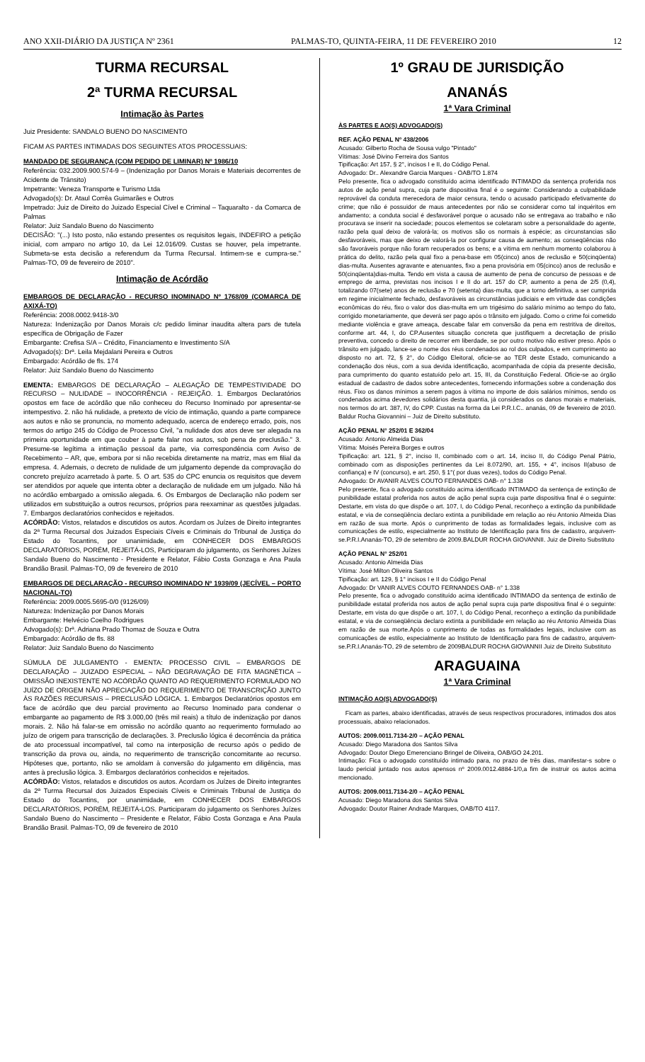ANO XXII-DIÁRIO DA JUSTIÇA Nº 2361 PALMAS-TO, QUINTA-FEIRA, 11 DE FEVEREIRO 2010 12
TURMA RECURSAL
2ª TURMA RECURSAL
Intimação às Partes
Juiz Presidente: SANDALO BUENO DO NASCIMENTO
FICAM AS PARTES INTIMADAS DOS SEGUINTES ATOS PROCESSUAIS:
MANDADO DE SEGURANÇA (COM PEDIDO DE LIMINAR) Nº 1986/10
Referência: 032.2009.900.574-9 – (Indenização por Danos Morais e Materiais decorrentes de Acidente de Trânsito)
Impetrante: Veneza Transporte e Turismo Ltda
Advogado(s): Dr. Ataul Corrêa Guimarães e Outros
Impetrado: Juiz de Direito do Juizado Especial Cível e Criminal – Taquaralto - da Comarca de Palmas
Relator: Juiz Sandalo Bueno do Nascimento
DECISÃO: "(...) Isto posto, não estando presentes os requisitos legais, INDEFIRO a petição inicial, com amparo no artigo 10, da Lei 12.016/09. Custas se houver, pela impetrante. Submeta-se esta decisão a referendum da Turma Recursal. Intimem-se e cumpra-se." Palmas-TO, 09 de fevereiro de 2010".
Intimação de Acórdão
EMBARGOS DE DECLARAÇÃO - RECURSO INOMINADO Nº 1768/09 (COMARCA DE AXIXÁ-TO)
Referência: 2008.0002.9418-3/0
Natureza: Indenização por Danos Morais c/c pedido liminar inaudita altera pars de tutela específica de Obrigação de Fazer
Embargante: Crefisa S/A – Crédito, Financiamento e Investimento S/A
Advogado(s): Drª. Leila Mejdalani Pereira e Outros
Embargado: Acórdão de fls. 174
Relator: Juiz Sandalo Bueno do Nascimento
EMENTA: EMBARGOS DE DECLARAÇÃO – ALEGAÇÃO DE TEMPESTIVIDADE DO RECURSO – NULIDADE – INOCORRÊNCIA - REJEIÇÃO. 1. Embargos Declaratórios opostos em face de acórdão que não conheceu do Recurso Inominado por apresentar-se intempestivo. 2. não há nulidade, a pretexto de vício de intimação, quando a parte comparece aos autos e não se pronuncia, no momento adequado, acerca de endereço errado, pois, nos termos do artigo 245 do Código de Processo Civil, "a nulidade dos atos deve ser alegada na primeira oportunidade em que couber à parte falar nos autos, sob pena de preclusão." 3. Presume-se legítima a intimação pessoal da parte, via correspondência com Aviso de Recebimento – AR, que, embora por si não recebida diretamente na matriz, mas em filial da empresa. 4. Ademais, o decreto de nulidade de um julgamento depende da comprovação do concreto prejuízo acarretado à parte. 5. O art. 535 do CPC enuncia os requisitos que devem ser atendidos por aquele que intenta obter a declaração de nulidade em um julgado. Não há no acórdão embargado a omissão alegada. 6. Os Embargos de Declaração não podem ser utilizados em substituição a outros recursos, próprios para reexaminar as questões julgadas. 7. Embargos declaratórios conhecidos e rejeitados.
ACÓRDÃO: Vistos, relatados e discutidos os autos. Acordam os Juízes de Direito integrantes da 2ª Turma Recursal dos Juizados Especiais Cíveis e Criminais do Tribunal de Justiça do Estado do Tocantins, por unanimidade, em CONHECER DOS EMBARGOS DECLARATÓRIOS, PORÉM, REJEITÁ-LOS, Participaram do julgamento, os Senhores Juízes Sandalo Bueno do Nascimento - Presidente e Relator, Fábio Costa Gonzaga e Ana Paula Brandão Brasil. Palmas-TO, 09 de fevereiro de 2010
EMBARGOS DE DECLARAÇÃO - RECURSO INOMINADO Nº 1939/09 (JECÍVEL – PORTO NACIONAL-TO)
Referência: 2009.0005.5695-0/0 (9126/09)
Natureza: Indenização por Danos Morais
Embargante: Helvécio Coelho Rodrigues
Advogado(s): Drª. Adriana Prado Thomaz de Souza e Outra
Embargado: Acórdão de fls. 88
Relator: Juiz Sandalo Bueno do Nascimento
SÚMULA DE JULGAMENTO - EMENTA: PROCESSO CIVIL – EMBARGOS DE DECLARAÇÃO – JUIZADO ESPECIAL – NÃO DEGRAVAÇÃO DE FITA MAGNÉTICA – OMISSÃO INEXISTENTE NO ACÓRDÃO QUANTO AO REQUERIMENTO FORMULADO NO JUÍZO DE ORIGEM NÃO APRECIAÇÃO DO REQUERIMENTO DE TRANSCRIÇÃO JUNTO ÀS RAZÕES RECURSAIS – PRECLUSÃO LÓGICA. 1. Embargos Declaratórios opostos em face de acórdão que deu parcial provimento ao Recurso Inominado para condenar o embargante ao pagamento de R$ 3.000,00 (três mil reais) a título de indenização por danos morais. 2. Não há falar-se em omissão no acórdão quanto ao requerimento formulado ao juízo de origem para transcrição de declarações. 3. Preclusão lógica é decorrência da prática de ato processual incompatível, tal como na interposição de recurso após o pedido de transcrição da prova ou, ainda, no requerimento de transcrição concomitante ao recurso. Hipóteses que, portanto, não se amoldam à conversão do julgamento em diligência, mas antes à preclusão lógica. 3. Embargos declaratórios conhecidos e rejeitados.
ACÓRDÃO: Vistos, relatados e discutidos os autos. Acordam os Juízes de Direito integrantes da 2ª Turma Recursal dos Juizados Especiais Cíveis e Criminais Tribunal de Justiça do Estado do Tocantins, por unanimidade, em CONHECER DOS EMBARGOS DECLARATÓRIOS, PORÉM, REJEITÁ-LOS. Participaram do julgamento os Senhores Juízes Sandalo Bueno do Nascimento – Presidente e Relator, Fábio Costa Gonzaga e Ana Paula Brandão Brasil. Palmas-TO, 09 de fevereiro de 2010
1º GRAU DE JURISDIÇÃO
ANANÁS
1ª Vara Criminal
ÀS PARTES E AO(S) ADVOGADO(S)
REF. AÇÃO PENAL Nº 438/2006
Acusado: Gilberto Rocha de Sousa vulgo "Pintado"
Vítimas: José Divino Ferreira dos Santos
Tipificação: Art 157, § 2°, incisos I e II, do Código Penal.
Advogado: Dr.. Alexandre Garcia Marques - OAB/TO 1.874
Pelo presente, fica o advogado constituído acima identificado INTIMADO da sentença proferida nos autos de ação penal supra, cuja parte dispositiva final é o seguinte: Considerando a culpabilidade reprovável da conduta merecedora de maior censura, tendo o acusado participado efetivamente do crime; que não é possuidor de maus antecedentes por não se considerar como tal inquéritos em andamento; a conduta social é desfavorável porque o acusado não se entregava ao trabalho e não procurava se inserir na sociedade; poucos elementos se coletaram sobre a personalidade do agente, razão pela qual deixo de valorá-la; os motivos são os normais à espécie; as circunstancias são desfavoráveis, mas que deixo de valorá-la por configurar causa de aumento; as conseqüências não são favoráveis porque não foram recuperados os bens; e a vítima em nenhum momento colaborou à prática do delito, razão pela qual fixo a pena-base em 05(cinco) anos de reclusão e 50(cinqüenta) dias-multa. Ausentes agravante e atenuantes, fixo a pena provisória em 05(cinco) anos de reclusão e 50(cinqüenta)dias-multa. Tendo em vista a causa de aumento de pena de concurso de pessoas e de emprego de arma, previstas nos incisos I e II do art. 157 do CP, aumento a pena de 2/5 (0,4), totalizando 07(sete) anos de reclusão e 70 (setenta) dias-multa, que a torno definitiva, a ser cumprida em regime inicialmente fechado, desfavoráveis as circunstâncias judiciais e em virtude das condições econômicas do réu, fixo o valor dos dias-multa em um trigésimo do salário mínimo ao tempo do fato, corrigido monetariamente, que deverá ser pago após o trânsito em julgado. Como o crime foi cometido mediante violência e grave ameaça, descabe falar em conversão da pena em restritiva de direitos, conforme art. 44, I, do CP.Ausentes situação concreta que justifiquem a decretação de prisão preventiva, concedo o direito de recorrer em liberdade, se por outro motivo não estiver preso. Após o trânsito em julgado, lance-se o nome dos réus condenados ao rol dos culpados, e em cumprimento ao disposto no art. 72, § 2°, do Código Eleitoral, oficie-se ao TER deste Estado, comunicando a condenação dos réus, com a sua devida identificação, acompanhada de cópia da presente decisão, para cumprimento do quanto estatuído pelo art. 15, III, da Constituição Federal. Oficie-se ao órgão estadual de cadastro de dados sobre antecedentes, fornecendo informações sobre a condenação dos réus. Fixo os danos mínimos a serem pagos à vítima no importe de dois salários mínimos, sendo os condenados acima devedores solidários desta quantia, já considerados os danos morais e materiais, nos termos do art. 387, IV, do CPP. Custas na forma da Lei P.R.I.C.. ananás, 09 de fevereiro de 2010. Baldur Rocha Giovannini – Juiz de Direito substituto.
AÇÃO PENAL N° 252/01 E 362/04
Acusado: Antonio Almeida Dias
Vítima: Moisés Pereira Borges e outros
Tipificação: art. 121, § 2°, inciso II, combinado com o art. 14, inciso II, do Código Penal Pátrio, combinado com as disposições pertinentes da Lei 8.072/90, art. 155, + 4°, incisos II(abuso de confiança) e IV (concurso), e art. 250, § 1°( por duas vezes), todos do Código Penal.
Advogado: Dr AVANIR ALVES COUTO FERNANDES OAB- n° 1.338
Pelo presente, fica o advogado constituído acima identificado INTIMADO da sentença de extinção de punibilidade estatal proferida nos autos de ação penal supra cuja parte dispositiva final é o seguinte: Destarte, em vista do que dispõe o art. 107, I, do Código Penal, reconheço a extinção da punibilidade estatal, e via de conseqüência declaro extinta a punibilidade em relação ao réu Antonio Almeida Dias em razão de sua morte. Após o cunprimento de todas as formalidades legais, inclusive com as comunicações de estilo, especialmente ao Instituto de Identificação para fins de cadastro, arquivem-se.P.R.I.Ananás-TO, 29 de setembro de 2009.BALDUR ROCHA GIOVANNII. Juiz de Direito Substituto
AÇÃO PENAL N° 252/01
Acusado: Antonio Almeida Dias
Vítima: José Milton Oliveira Santos
Tipificação: art. 129, § 1° incisos I e II do Código Penal
Advogado: Dr VANIR ALVES COUTO FERNANDES OAB- n° 1.338
Pelo presente, fica o advogado constituído acima identificado INTIMADO da sentença de extinão de punibilidade estatal proferida nos autos de ação penal supra cuja parte dispositiva final é o seguinte: Destarte, em vista do que dispõe o art. 107, I, do Código Penal, reconheço a extinção da punibilidade estatal, e via de conseqüência declaro extinta a punibilidade em relação ao réu Antonio Almeida Dias em razão de sua morte.Após o cunprimento de todas as formalidades legais, inclusive com as comunicações de estilo, especialmente ao Instituto de Identificação para fins de cadastro, arquivem-se.P.R.I.Ananás-TO, 29 de setembro de 2009BALDUR ROCHA GIOVANNII Juiz de Direito Substituto
ARAGUAINA
1ª Vara Criminal
INTIMAÇÃO AO(S) ADVOGADO(S)
Ficam as partes, abaixo identificadas, através de seus respectivos procuradores, intimados dos atos processuais, abaixo relacionados.
AUTOS: 2009.0011.7134-2/0 – AÇÃO PENAL
Acusado: Diego Maradona dos Santos Silva
Advogado: Doutor Diego Emerenciano Bringel de Oliveira, OAB/GO 24.201.
Intimação: Fica o advogado constituído intimado para, no prazo de três dias, manifestar-s sobre o laudo pericial juntado nos autos apensos nº 2009.0012.4884-1/0,a fim de instruir os autos acima mencionado.
AUTOS: 2009.0011.7134-2/0 – AÇÃO PENAL
Acusado: Diego Maradona dos Santos Silva
Advogado: Doutor Rainer Andrade Marques, OAB/TO 4117.